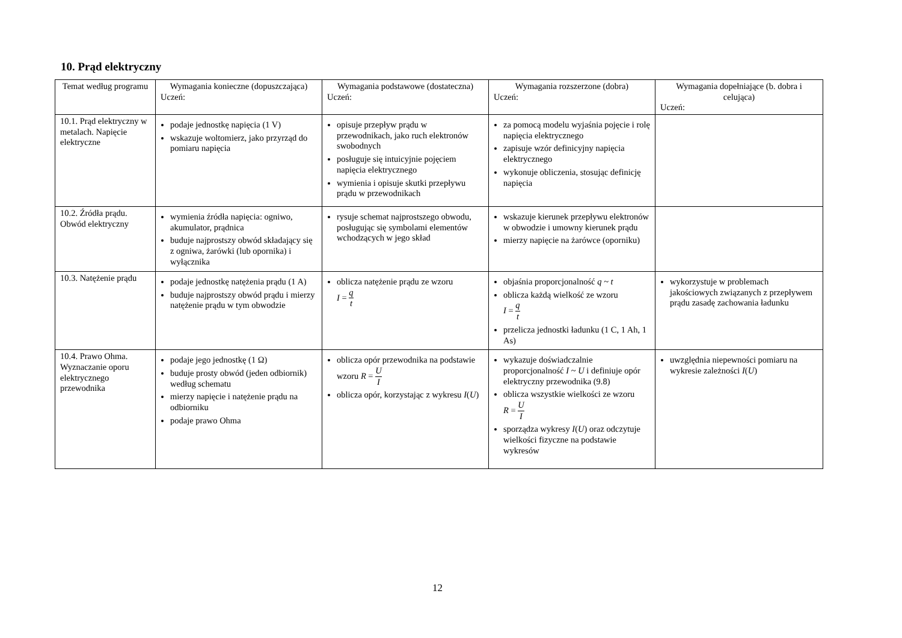10. Prąd elektryczny
| Temat według programu | Wymagania konieczne (dopuszczająca) Uczeń: | Wymagania podstawowe (dostateczna) Uczeń: | Wymagania rozszerzone (dobra) Uczeń: | Wymagania dopełniające (b. dobra i celująca) Uczeń: |
| --- | --- | --- | --- | --- |
| 10.1. Prąd elektryczny w metalach. Napięcie elektryczne | podaje jednostkę napięcia (1 V) wskazuje woltomierz, jako przyrząd do pomiaru napięcia | opisuje przepływ prądu w przewodnikach, jako ruch elektronów swobodnych posługuje się intuicyjnie pojęciem napięcia elektrycznego wymienia i opisuje skutki przepływu prądu w przewodnikach | za pomocą modelu wyjaśnia pojęcie i rolę napięcia elektrycznego zapisuje wzór definicyjny napięcia elektrycznego wykonuje obliczenia, stosując definicję napięcia | |
| 10.2. Źródła prądu. Obwód elektryczny | wymienia źródła napięcia: ogniwo, akumulator, prądnica buduje najprostszy obwód składający się z ogniwa, żarówki (lub opornika) i wyłącznika | rysuje schemat najprostszego obwodu, posługując się symbolami elementów wchodzących w jego skład | wskazuje kierunek przepływu elektronów w obwodzie i umowny kierunek prądu mierzy napięcie na żarówce (oporniku) | |
| 10.3. Natężenie prądu | podaje jednostkę natężenia prądu (1 A) buduje najprostszy obwód prądu i mierzy natężenie prądu w tym obwodzie | oblicza natężenie prądu ze wzoru I = q t | objaśnia proporcjonalność q ~ t oblicza każdą wielkość ze wzoru I = q t przelicza jednostki ładunku (1 C, 1 Ah, 1 As) | wykorzystuje w problemach jakościowych związanych z przepływem prądu zasadę zachowania ładunku |
| 10.4. Prawo Ohma. Wyznaczanie oporu elektrycznego przewodnika | podaje jego jednostkę (1 Ω) buduje prosty obwód (jeden odbiornik) według schematu mierzy napięcie i natężenie prądu na odbiorniku podaje prawo Ohma | oblicza opór przewodnika na podstawie wzoru R = U I oblicza opór, korzystając z wykresu I ( U ) | wykazuje doświadczalnie proporcjonalność I ~ U i definiuje opór elektryczny przewodnika (9.8) oblicza wszystkie wielkości ze wzoru R = U I sporządza wykresy I ( U ) oraz odczytuje wielkości fizyczne na podstawie wykresów | uwzględnia niepewności pomiaru na wykresie zależności I ( U ) |
12